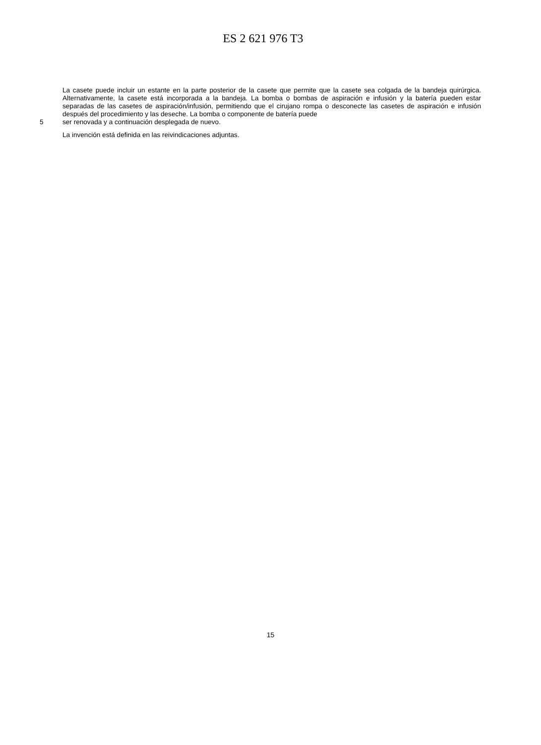ES 2 621 976 T3
La casete puede incluir un estante en la parte posterior de la casete que permite que la casete sea colgada de la bandeja quirúrgica. Alternativamente, la casete está incorporada a la bandeja. La bomba o bombas de aspiración e infusión y la batería pueden estar separadas de las casetes de aspiración/infusión, permitiendo que el cirujano rompa o desconecte las casetes de aspiración e infusión después del procedimiento y las deseche. La bomba o componente de batería puede
5 ser renovada y a continuación desplegada de nuevo.
La invención está definida en las reivindicaciones adjuntas.
15